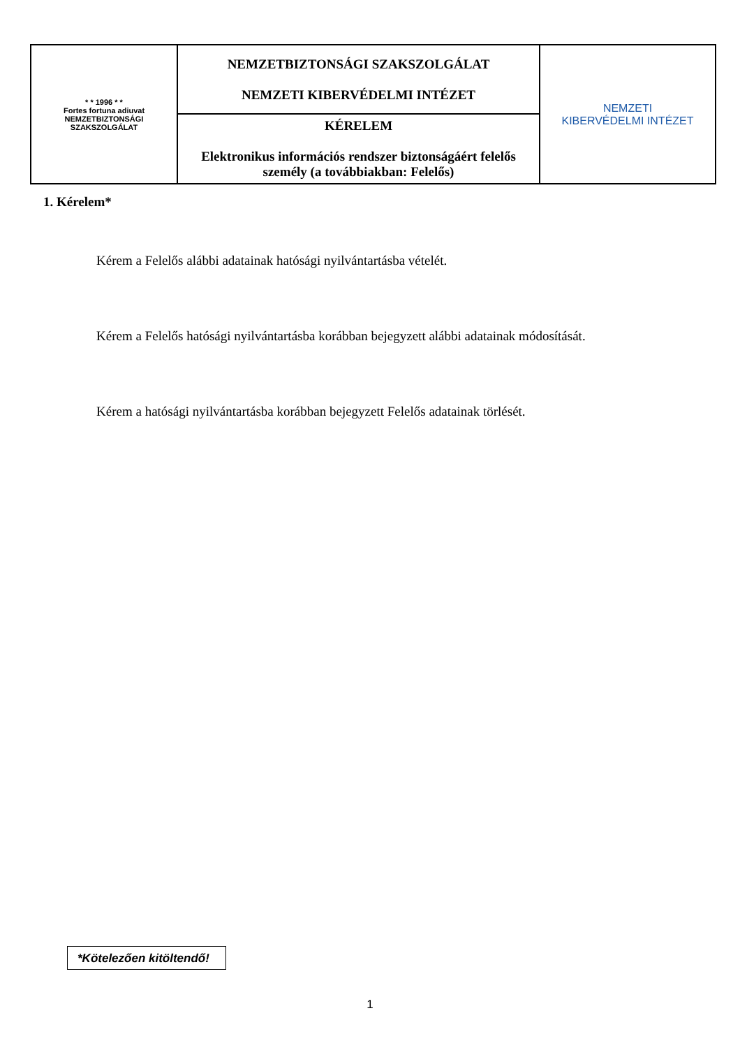| * * 1996 * * Fortes fortuna adiuvat NEMZETBIZTONSÁGI SZAKSZOLGÁLAT | NEMZETBIZTONSÁGI SZAKSZOLGÁLAT NEMZETI KIBERVÉDELMI INTÉZET | NEMZETI KIBERVÉDELMI INTÉZET |
| | KÉRELEM Elektronikus információs rendszer biztonságáért felelős személy (a továbbiakban: Felelős) | |
1. Kérelem*
Kérem a Felelős alábbi adatainak hatósági nyilvántartásba vételét.
Kérem a Felelős hatósági nyilvántartásba korábban bejegyzett alábbi adatainak módosítását.
Kérem a hatósági nyilvántartásba korábban bejegyzett Felelős adatainak törlését.
*Kötelezően kitöltendő!
1